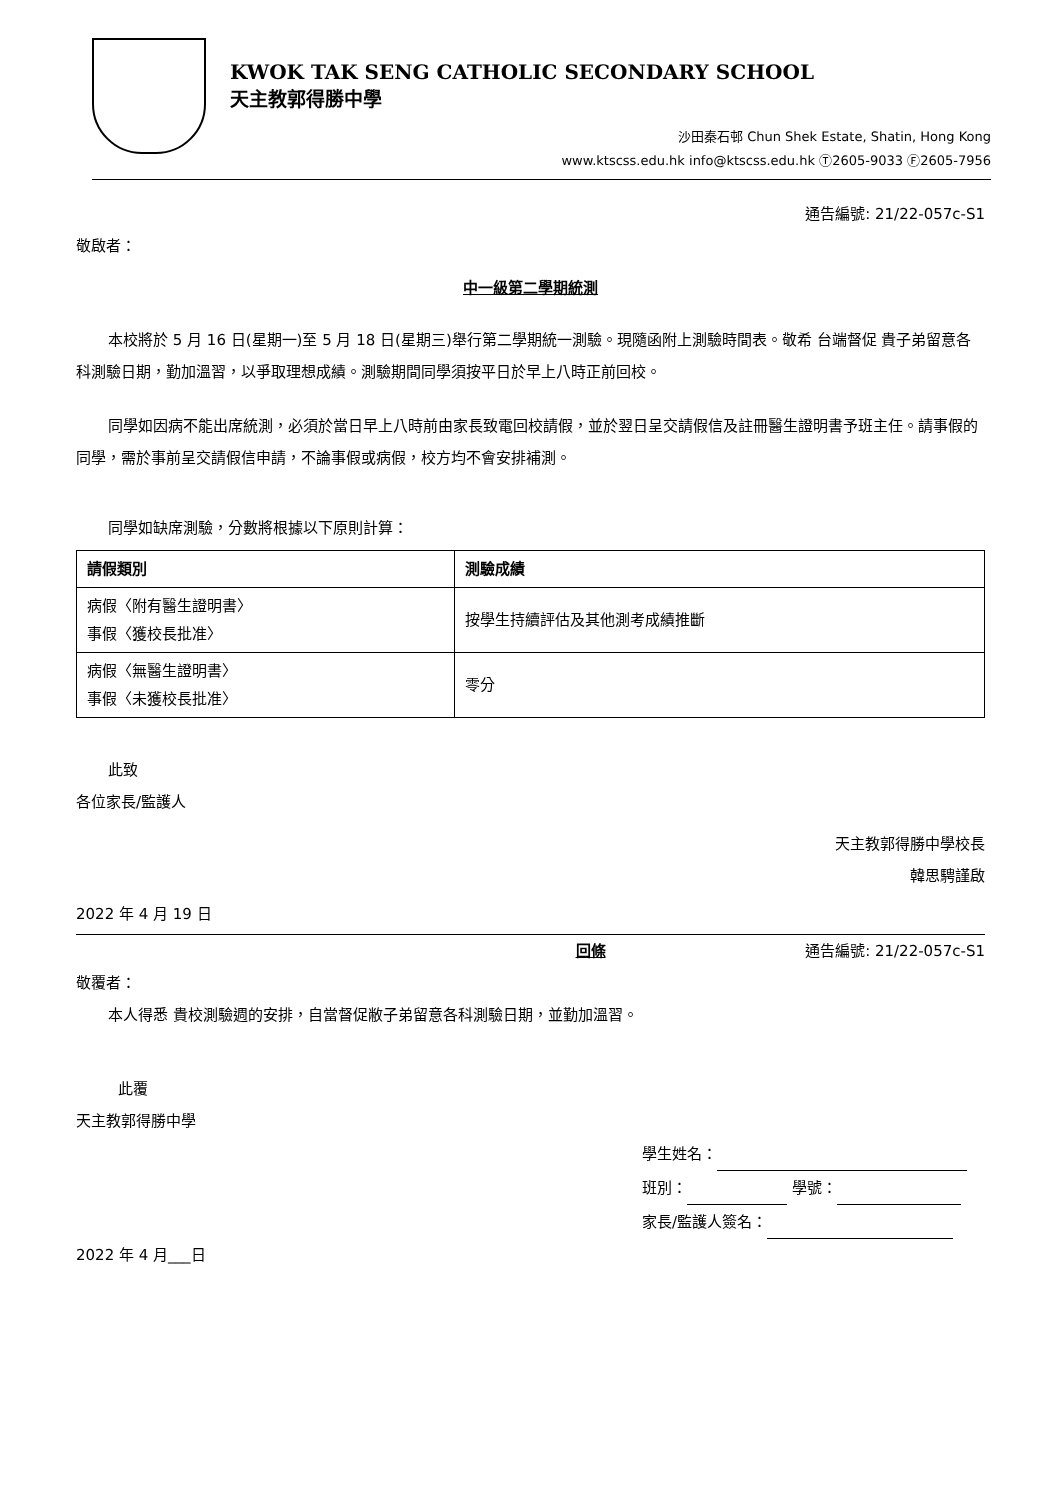KWOK TAK SENG CATHOLIC SECONDARY SCHOOL
天主教郭得勝中學
沙田秦石邨 Chun Shek Estate, Shatin, Hong Kong
www.ktscss.edu.hk info@ktscss.edu.hk Ⓣ2605-9033 Ⓕ2605-7956
通告編號: 21/22-057c-S1
敬啟者：
中一級第二學期統測
本校將於 5 月 16 日(星期一)至 5 月 18 日(星期三)舉行第二學期統一測驗。現隨函附上測驗時間表。敬希 台端督促 貴子弟留意各科測驗日期，勤加溫習，以爭取理想成績。測驗期間同學須按平日於早上八時正前回校。
同學如因病不能出席統測，必須於當日早上八時前由家長致電回校請假，並於翌日呈交請假信及註冊醫生證明書予班主任。請事假的同學，需於事前呈交請假信申請，不論事假或病假，校方均不會安排補測。
同學如缺席測驗，分數將根據以下原則計算：
| 請假類別 | 測驗成績 |
| --- | --- |
| 病假〈附有醫生證明書〉 事假〈獲校長批准〉 | 按學生持續評估及其他測考成績推斷 |
| 病假〈無醫生證明書〉 事假〈未獲校長批准〉 | 零分 |
此致
各位家長/監護人
天主教郭得勝中學校長
韓思騁謹啟
2022 年 4 月 19 日
回條 通告編號: 21/22-057c-S1
敬覆者：
本人得悉 貴校測驗週的安排，自當督促敝子弟留意各科測驗日期，並勤加溫習。
此覆
天主教郭得勝中學
學生姓名：
班別： 學號：
家長/監護人簽名：
2022 年 4 月___日